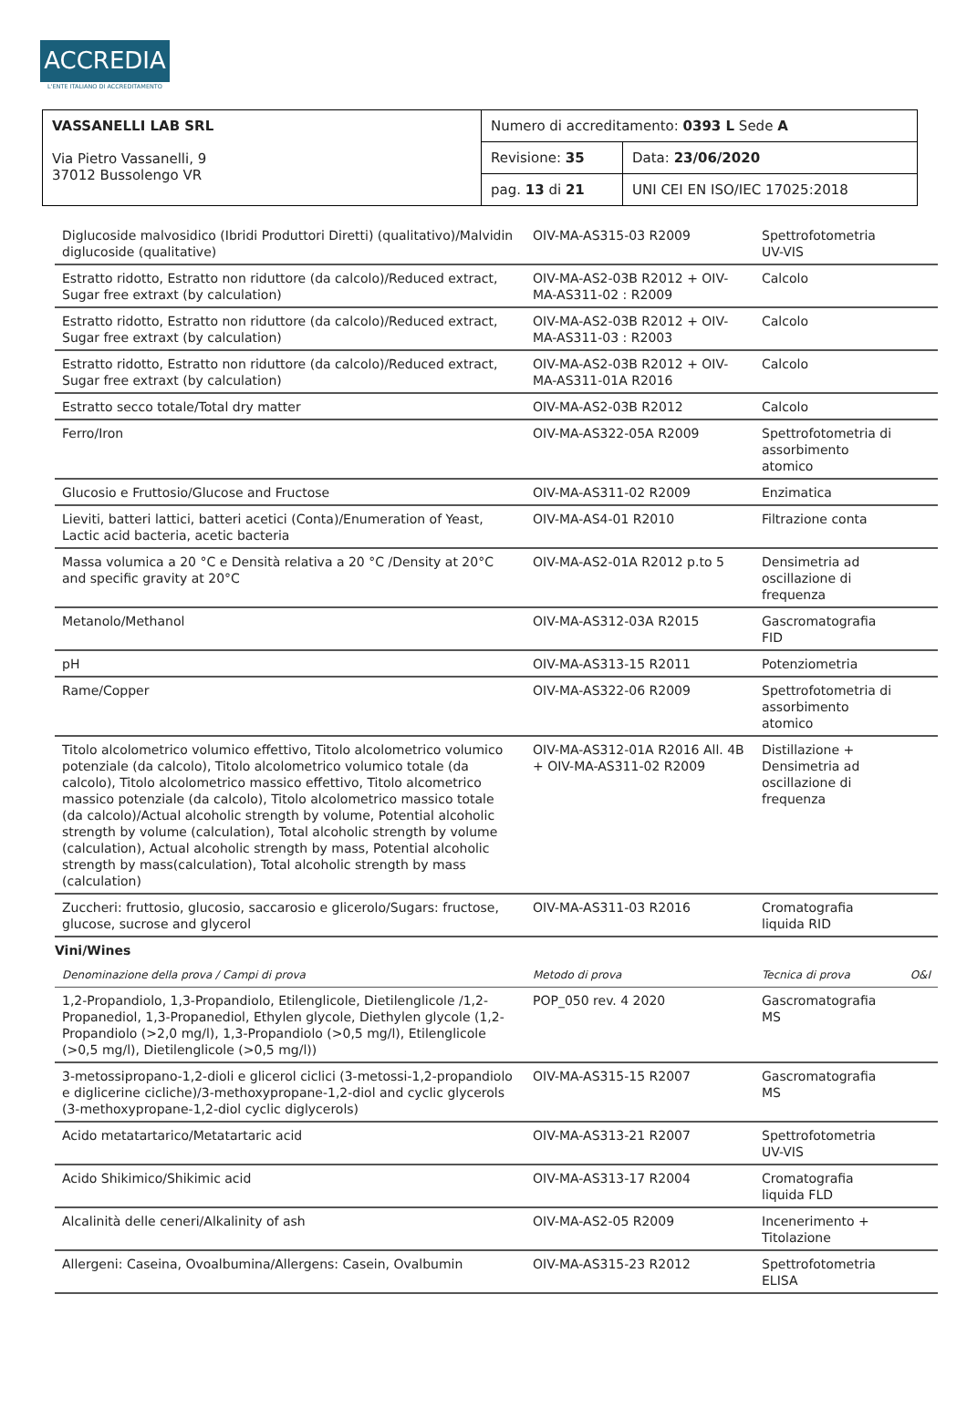ACCREDIA
L'ENTE ITALIANO DI ACCREDITAMENTO
| VASSANELLI LAB SRL Via Pietro Vassanelli, 9 37012 Bussolengo VR | Numero di accreditamento: 0393 L Sede A | |
| | Revisione: 35 | Data: 23/06/2020 |
| | pag. 13 di 21 | UNI CEI EN ISO/IEC 17025:2018 |
| Diglucoside malvosidico (Ibridi Produttori Diretti) (qualitativo)/Malvidin diglucoside (qualitative) | OIV-MA-AS315-03 R2009 | Spettrofotometria UV-VIS | |
| Estratto ridotto, Estratto non riduttore (da calcolo)/Reduced extract, Sugar free extraxt (by calculation) | OIV-MA-AS2-03B R2012 + OIV-MA-AS311-02 : R2009 | Calcolo | |
| Estratto ridotto, Estratto non riduttore (da calcolo)/Reduced extract, Sugar free extraxt (by calculation) | OIV-MA-AS2-03B R2012 + OIV-MA-AS311-03 : R2003 | Calcolo | |
| Estratto ridotto, Estratto non riduttore (da calcolo)/Reduced extract, Sugar free extraxt (by calculation) | OIV-MA-AS2-03B R2012 + OIV-MA-AS311-01A R2016 | Calcolo | |
| Estratto secco totale/Total dry matter | OIV-MA-AS2-03B R2012 | Calcolo | |
| Ferro/Iron | OIV-MA-AS322-05A R2009 | Spettrofotometria di assorbimento atomico | |
| Glucosio e Fruttosio/Glucose and Fructose | OIV-MA-AS311-02 R2009 | Enzimatica | |
| Lieviti, batteri lattici, batteri acetici (Conta)/Enumeration of Yeast, Lactic acid bacteria, acetic bacteria | OIV-MA-AS4-01 R2010 | Filtrazione conta | |
| Massa volumica a 20 °C e Densità relativa a 20 °C /Density at 20°C and specific gravity at 20°C | OIV-MA-AS2-01A R2012 p.to 5 | Densimetria ad oscillazione di frequenza | |
| Metanolo/Methanol | OIV-MA-AS312-03A R2015 | Gascromatografia FID | |
| pH | OIV-MA-AS313-15 R2011 | Potenziometria | |
| Rame/Copper | OIV-MA-AS322-06 R2009 | Spettrofotometria di assorbimento atomico | |
| Titolo alcolometrico volumico effettivo, Titolo alcolometrico volumico potenziale (da calcolo), Titolo alcolometrico volumico totale (da calcolo), Titolo alcolometrico massico effettivo, Titolo alcometrico massico potenziale (da calcolo), Titolo alcolometrico massico totale (da calcolo)/Actual alcoholic strength by volume, Potential alcoholic strength by volume (calculation), Total alcoholic strength by volume (calculation), Actual alcoholic strength by mass, Potential alcoholic strength by mass(calculation), Total alcoholic strength by mass (calculation) | OIV-MA-AS312-01A R2016 All. 4B + OIV-MA-AS311-02 R2009 | Distillazione + Densimetria ad oscillazione di frequenza | |
| Zuccheri: fruttosio, glucosio, saccarosio e glicerolo/Sugars: fructose, glucose, sucrose and glycerol | OIV-MA-AS311-03 R2016 | Cromatografia liquida RID | |
| Vini/Wines | | | |
| Denominazione della prova / Campi di prova | Metodo di prova | Tecnica di prova | O&I |
| 1,2-Propandiolo, 1,3-Propandiolo, Etilenglicole, Dietilenglicole /1,2-Propanediol, 1,3-Propanediol, Ethylen glycole, Diethylen glycole (1,2-Propandiolo (>2,0 mg/l), 1,3-Propandiolo (>0,5 mg/l), Etilenglicole (>0,5 mg/l), Dietilenglicole (>0,5 mg/l)) | POP_050 rev. 4 2020 | Gascromatografia MS | |
| 3-metossipropano-1,2-dioli e glicerol ciclici (3-metossi-1,2-propandiolo e diglicerine cicliche)/3-methoxypropane-1,2-diol and cyclic glycerols (3-methoxypropane-1,2-diol cyclic diglycerols) | OIV-MA-AS315-15 R2007 | Gascromatografia MS | |
| Acido metatartarico/Metatartaric acid | OIV-MA-AS313-21 R2007 | Spettrofotometria UV-VIS | |
| Acido Shikimico/Shikimic acid | OIV-MA-AS313-17 R2004 | Cromatografia liquida FLD | |
| Alcalinità delle ceneri/Alkalinity of ash | OIV-MA-AS2-05 R2009 | Incenerimento + Titolazione | |
| Allergeni: Caseina, Ovoalbumina/Allergens: Casein, Ovalbumin | OIV-MA-AS315-23 R2012 | Spettrofotometria ELISA | |